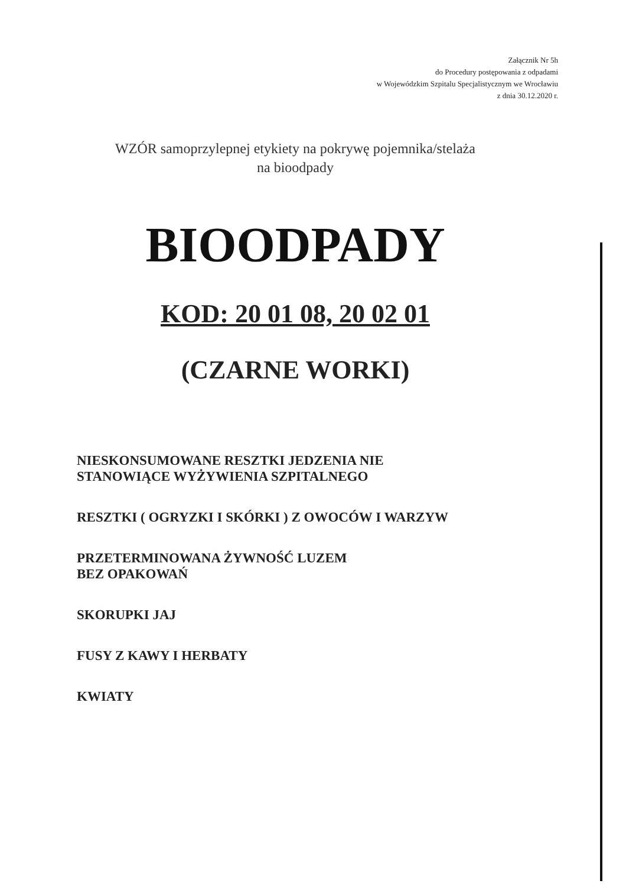Załącznik Nr 5h
do Procedury postępowania z odpadami
w Wojewódzkim Szpitalu Specjalistycznym we Wrocławiu
z dnia 30.12.2020 r.
WZÓR samoprzylepnej etykiety na pokrywę pojemnika/stelaża
na bioodpady
BIOODPADY
KOD: 20 01 08, 20 02 01
(CZARNE WORKI)
NIESKONSUMOWANE RESZTKI JEDZENIA NIE
STANOWIĄCE WYŻYWIENIA SZPITALNEGO
RESZTKI ( OGRYZKI I SKÓRKI ) Z OWOCÓW I WARZYW
PRZETERMINOWANA ŻYWNOŚĆ LUZEM
BEZ OPAKOWAŃ
SKORUPKI JAJ
FUSY Z KAWY I HERBATY
KWIATY